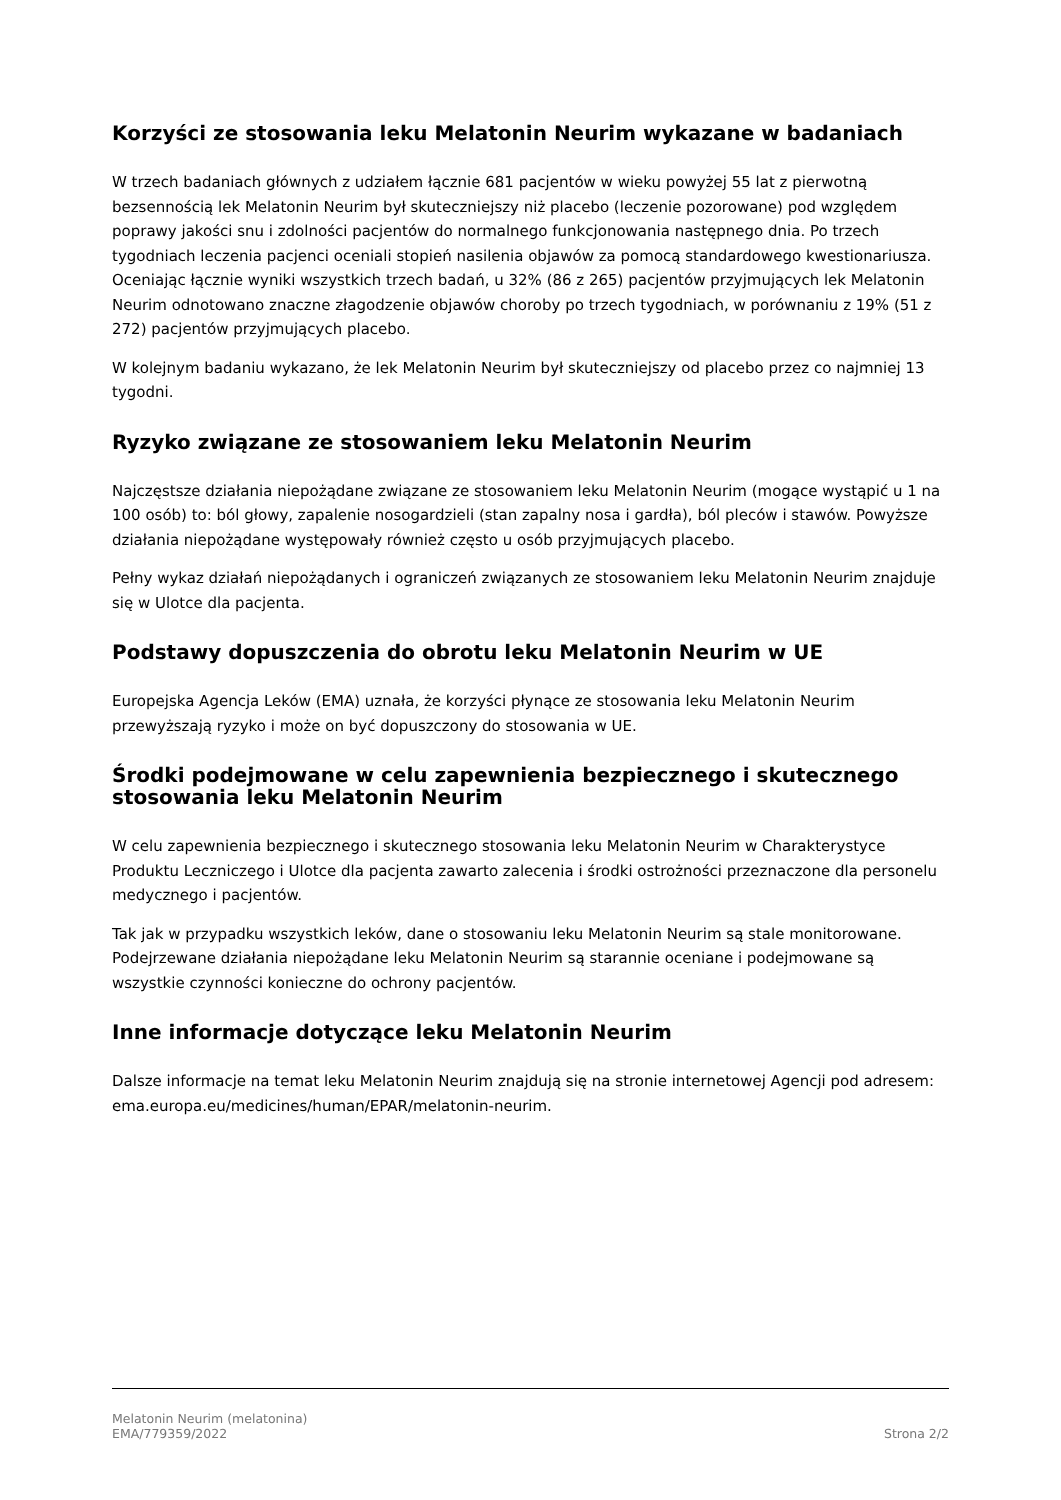Korzyści ze stosowania leku Melatonin Neurim wykazane w badaniach
W trzech badaniach głównych z udziałem łącznie 681 pacjentów w wieku powyżej 55 lat z pierwotną bezsennością lek Melatonin Neurim był skuteczniejszy niż placebo (leczenie pozorowane) pod względem poprawy jakości snu i zdolności pacjentów do normalnego funkcjonowania następnego dnia. Po trzech tygodniach leczenia pacjenci oceniali stopień nasilenia objawów za pomocą standardowego kwestionariusza. Oceniając łącznie wyniki wszystkich trzech badań, u 32% (86 z 265) pacjentów przyjmujących lek Melatonin Neurim odnotowano znaczne złagodzenie objawów choroby po trzech tygodniach, w porównaniu z 19% (51 z 272) pacjentów przyjmujących placebo.
W kolejnym badaniu wykazano, że lek Melatonin Neurim był skuteczniejszy od placebo przez co najmniej 13 tygodni.
Ryzyko związane ze stosowaniem leku Melatonin Neurim
Najczęstsze działania niepożądane związane ze stosowaniem leku Melatonin Neurim (mogące wystąpić u 1 na 100 osób) to: ból głowy, zapalenie nosogardzieli (stan zapalny nosa i gardła), ból pleców i stawów. Powyższe działania niepożądane występowały również często u osób przyjmujących placebo.
Pełny wykaz działań niepożądanych i ograniczeń związanych ze stosowaniem leku Melatonin Neurim znajduje się w Ulotce dla pacjenta.
Podstawy dopuszczenia do obrotu leku Melatonin Neurim w UE
Europejska Agencja Leków (EMA) uznała, że korzyści płynące ze stosowania leku Melatonin Neurim przewyższają ryzyko i może on być dopuszczony do stosowania w UE.
Środki podejmowane w celu zapewnienia bezpiecznego i skutecznego stosowania leku Melatonin Neurim
W celu zapewnienia bezpiecznego i skutecznego stosowania leku Melatonin Neurim w Charakterystyce Produktu Leczniczego i Ulotce dla pacjenta zawarto zalecenia i środki ostrożności przeznaczone dla personelu medycznego i pacjentów.
Tak jak w przypadku wszystkich leków, dane o stosowaniu leku Melatonin Neurim są stale monitorowane. Podejrzewane działania niepożądane leku Melatonin Neurim są starannie oceniane i podejmowane są wszystkie czynności konieczne do ochrony pacjentów.
Inne informacje dotyczące leku Melatonin Neurim
Dalsze informacje na temat leku Melatonin Neurim znajdują się na stronie internetowej Agencji pod adresem: ema.europa.eu/medicines/human/EPAR/melatonin-neurim.
Melatonin Neurim (melatonina)
EMA/779359/2022
Strona 2/2